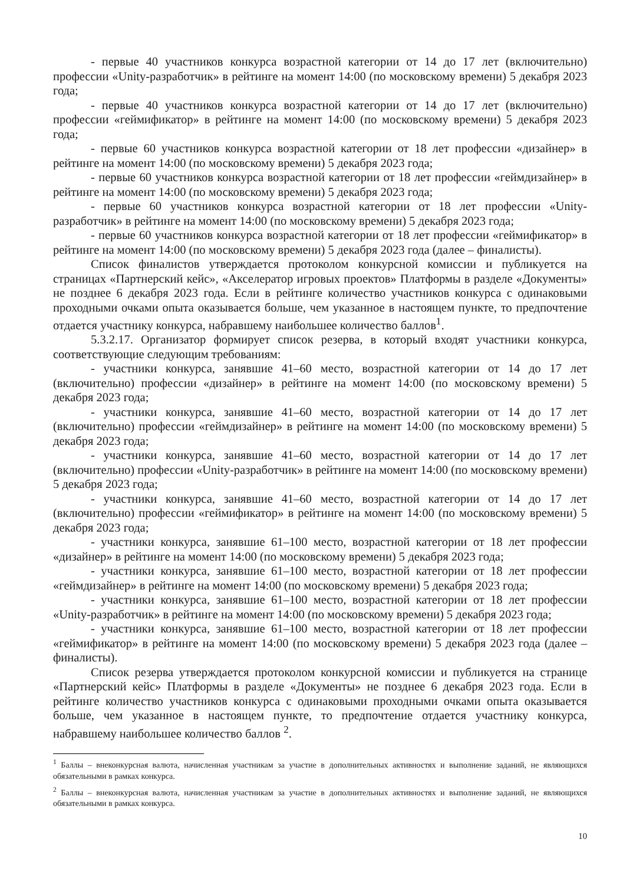- первые 40 участников конкурса возрастной категории от 14 до 17 лет (включительно) профессии «Unity-разработчик» в рейтинге на момент 14:00 (по московскому времени) 5 декабря 2023 года;
- первые 40 участников конкурса возрастной категории от 14 до 17 лет (включительно) профессии «геймификатор» в рейтинге на момент 14:00 (по московскому времени) 5 декабря 2023 года;
- первые 60 участников конкурса возрастной категории от 18 лет профессии «дизайнер» в рейтинге на момент 14:00 (по московскому времени) 5 декабря 2023 года;
- первые 60 участников конкурса возрастной категории от 18 лет профессии «геймдизайнер» в рейтинге на момент 14:00 (по московскому времени) 5 декабря 2023 года;
- первые 60 участников конкурса возрастной категории от 18 лет профессии «Unity-разработчик» в рейтинге на момент 14:00 (по московскому времени) 5 декабря 2023 года;
- первые 60 участников конкурса возрастной категории от 18 лет профессии «геймификатор» в рейтинге на момент 14:00 (по московскому времени) 5 декабря 2023 года (далее – финалисты).
Список финалистов утверждается протоколом конкурсной комиссии и публикуется на страницах «Партнерский кейс», «Акселератор игровых проектов» Платформы в разделе «Документы» не позднее 6 декабря 2023 года. Если в рейтинге количество участников конкурса с одинаковыми проходными очками опыта оказывается больше, чем указанное в настоящем пункте, то предпочтение отдается участнику конкурса, набравшему наибольшее количество баллов<sup>1</sup>.
5.3.2.17. Организатор формирует список резерва, в который входят участники конкурса, соответствующие следующим требованиям:
- участники конкурса, занявшие 41–60 место, возрастной категории от 14 до 17 лет (включительно) профессии «дизайнер» в рейтинге на момент 14:00 (по московскому времени) 5 декабря 2023 года;
- участники конкурса, занявшие 41–60 место, возрастной категории от 14 до 17 лет (включительно) профессии «геймдизайнер» в рейтинге на момент 14:00 (по московскому времени) 5 декабря 2023 года;
- участники конкурса, занявшие 41–60 место, возрастной категории от 14 до 17 лет (включительно) профессии «Unity-разработчик» в рейтинге на момент 14:00 (по московскому времени) 5 декабря 2023 года;
- участники конкурса, занявшие 41–60 место, возрастной категории от 14 до 17 лет (включительно) профессии «геймификатор» в рейтинге на момент 14:00 (по московскому времени) 5 декабря 2023 года;
- участники конкурса, занявшие 61–100 место, возрастной категории от 18 лет профессии «дизайнер» в рейтинге на момент 14:00 (по московскому времени) 5 декабря 2023 года;
- участники конкурса, занявшие 61–100 место, возрастной категории от 18 лет профессии «геймдизайнер» в рейтинге на момент 14:00 (по московскому времени) 5 декабря 2023 года;
- участники конкурса, занявшие 61–100 место, возрастной категории от 18 лет профессии «Unity-разработчик» в рейтинге на момент 14:00 (по московскому времени) 5 декабря 2023 года;
- участники конкурса, занявшие 61–100 место, возрастной категории от 18 лет профессии «геймификатор» в рейтинге на момент 14:00 (по московскому времени) 5 декабря 2023 года (далее – финалисты).
Список резерва утверждается протоколом конкурсной комиссии и публикуется на странице «Партнерский кейс» Платформы в разделе «Документы» не позднее 6 декабря 2023 года. Если в рейтинге количество участников конкурса с одинаковыми проходными очками опыта оказывается больше, чем указанное в настоящем пункте, то предпочтение отдается участнику конкурса, набравшему наибольшее количество баллов <sup>2</sup>.
<sup>1</sup> Баллы – внеконкурсная валюта, начисленная участникам за участие в дополнительных активностях и выполнение заданий, не являющихся обязательными в рамках конкурса.
<sup>2</sup> Баллы – внеконкурсная валюта, начисленная участникам за участие в дополнительных активностях и выполнение заданий, не являющихся обязательными в рамках конкурса.
10